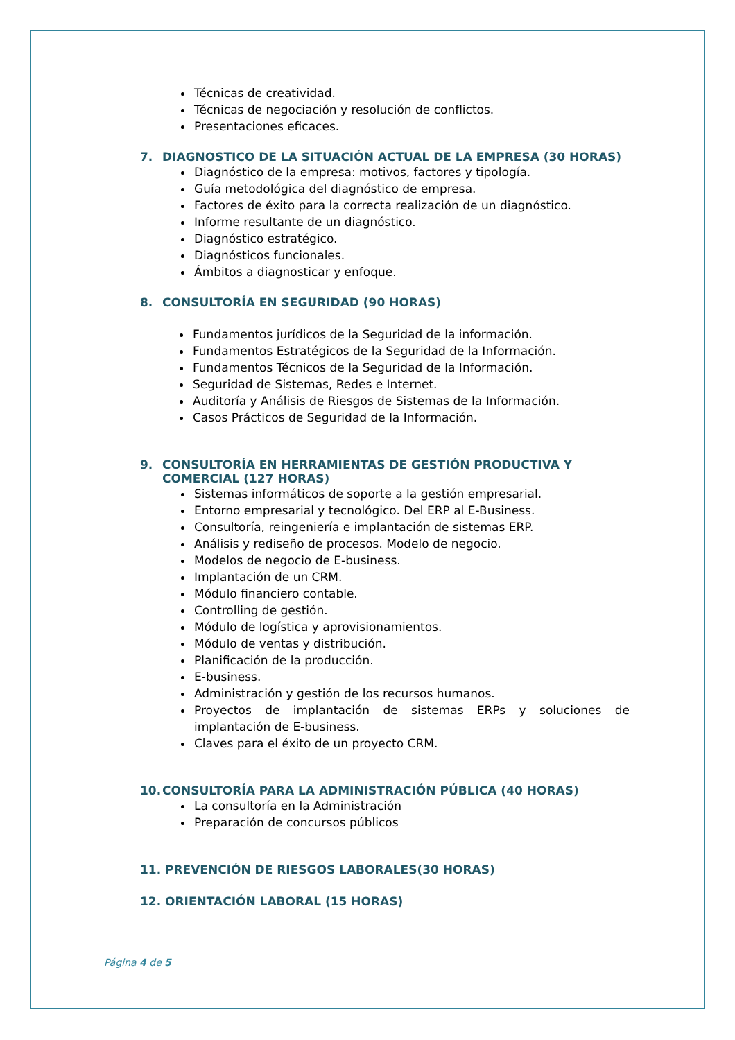Técnicas de creatividad.
Técnicas de negociación y resolución de conflictos.
Presentaciones eficaces.
7. DIAGNOSTICO DE LA SITUACIÓN ACTUAL DE LA EMPRESA (30 HORAS)
Diagnóstico de la empresa: motivos, factores y tipología.
Guía metodológica del diagnóstico de empresa.
Factores de éxito para la correcta realización de un diagnóstico.
Informe resultante de un diagnóstico.
Diagnóstico estratégico.
Diagnósticos funcionales.
Ámbitos a diagnosticar y enfoque.
8. CONSULTORÍA EN SEGURIDAD (90 HORAS)
Fundamentos jurídicos de la Seguridad de la información.
Fundamentos Estratégicos de la Seguridad de la Información.
Fundamentos Técnicos de la Seguridad de la Información.
Seguridad de Sistemas, Redes e Internet.
Auditoría y Análisis de Riesgos de Sistemas de la Información.
Casos Prácticos de Seguridad de la Información.
9. CONSULTORÍA EN HERRAMIENTAS DE GESTIÓN PRODUCTIVA Y COMERCIAL (127 HORAS)
Sistemas informáticos de soporte a la gestión empresarial.
Entorno empresarial y tecnológico. Del ERP al E-Business.
Consultoría, reingeniería e implantación de sistemas ERP.
Análisis y rediseño de procesos. Modelo de negocio.
Modelos de negocio de E-business.
Implantación de un CRM.
Módulo financiero contable.
Controlling de gestión.
Módulo de logística y aprovisionamientos.
Módulo de ventas y distribución.
Planificación de la producción.
E-business.
Administración y gestión de los recursos humanos.
Proyectos de implantación de sistemas ERPs y soluciones de implantación de E-business.
Claves para el éxito de un proyecto CRM.
10. CONSULTORÍA PARA LA ADMINISTRACIÓN PÚBLICA (40 HORAS)
La consultoría en la Administración
Preparación de concursos públicos
11. PREVENCIÓN DE RIESGOS LABORALES(30 HORAS)
12. ORIENTACIÓN LABORAL (15 HORAS)
Página 4 de 5